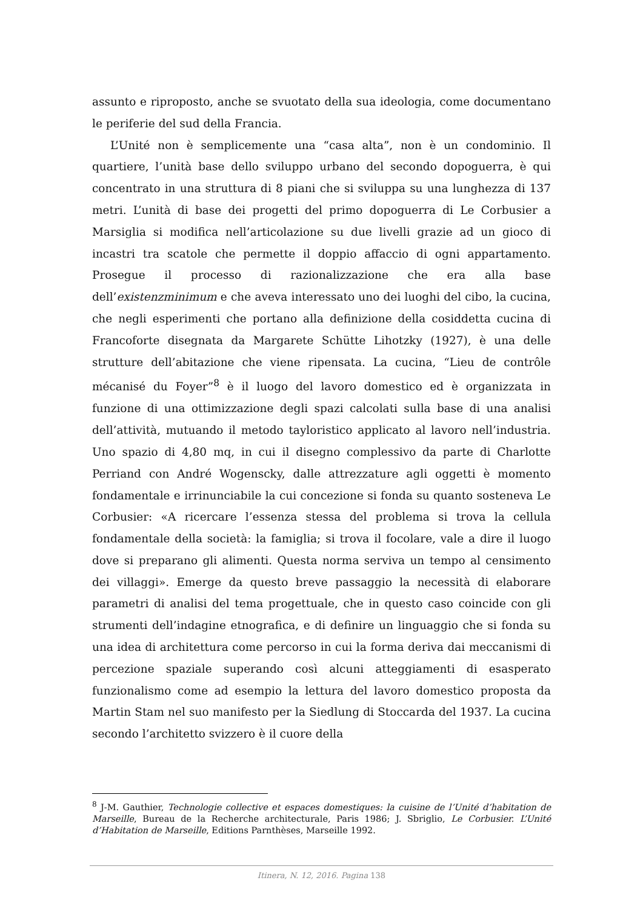assunto e riproposto, anche se svuotato della sua ideologia, come documentano le periferie del sud della Francia.
L’Unité non è semplicemente una “casa alta”, non è un condominio. Il quartiere, l’unità base dello sviluppo urbano del secondo dopoguerra, è qui concentrato in una struttura di 8 piani che si sviluppa su una lunghezza di 137 metri. L’unità di base dei progetti del primo dopoguerra di Le Corbusier a Marsiglia si modifica nell’articolazione su due livelli grazie ad un gioco di incastri tra scatole che permette il doppio affaccio di ogni appartamento. Prosegue il processo di razionalizzazione che era alla base dell’existenzminimum e che aveva interessato uno dei luoghi del cibo, la cucina, che negli esperimenti che portano alla definizione della cosiddetta cucina di Francoforte disegnata da Margarete Schütte Lihotzky (1927), è una delle strutture dell’abitazione che viene ripensata. La cucina, “Lieu de contrôle mécanisé du Foyer”<sup>8</sup> è il luogo del lavoro domestico ed è organizzata in funzione di una ottimizzazione degli spazi calcolati sulla base di una analisi dell’attività, mutuando il metodo tayloristico applicato al lavoro nell’industria. Uno spazio di 4,80 mq, in cui il disegno complessivo da parte di Charlotte Perriand con André Wogenscky, dalle attrezzature agli oggetti è momento fondamentale e irrinunciabile la cui concezione si fonda su quanto sosteneva Le Corbusier: «A ricercare l’essenza stessa del problema si trova la cellula fondamentale della società: la famiglia; si trova il focolare, vale a dire il luogo dove si preparano gli alimenti. Questa norma serviva un tempo al censimento dei villaggi». Emerge da questo breve passaggio la necessità di elaborare parametri di analisi del tema progettuale, che in questo caso coincide con gli strumenti dell’indagine etnografica, e di definire un linguaggio che si fonda su una idea di architettura come percorso in cui la forma deriva dai meccanismi di percezione spaziale superando così alcuni atteggiamenti di esasperato funzionalismo come ad esempio la lettura del lavoro domestico proposta da Martin Stam nel suo manifesto per la Siedlung di Stoccarda del 1937. La cucina secondo l’architetto svizzero è il cuore della
<sup>8</sup> J-M. Gauthier, Technologie collective et espaces domestiques: la cuisine de l’Unité d’habitation de Marseille, Bureau de la Recherche architecturale, Paris 1986; J. Sbriglio, Le Corbusier. L’Unité d’Habitation de Marseille, Editions Parnthèses, Marseille 1992.
Itinera, N. 12, 2016. Pagina 138